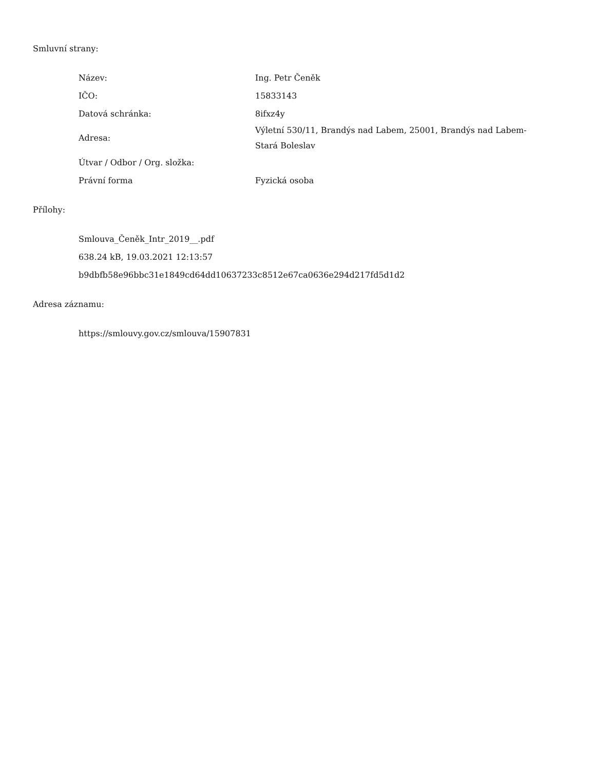Smluvní strany:
| Název: | Ing. Petr Čeněk |
| IČO: | 15833143 |
| Datová schránka: | 8ifxz4y |
| Adresa: | Výletní 530/11, Brandýs nad Labem, 25001, Brandýs nad Labem-Stará Boleslav |
| Útvar / Odbor / Org. složka: | |
| Právní forma | Fyzická osoba |
Přílohy:
Smlouva_Čeněk_Intr_2019__.pdf
638.24 kB, 19.03.2021 12:13:57
b9dbfb58e96bbc31e1849cd64dd10637233c8512e67ca0636e294d217fd5d1d2
Adresa záznamu:
https://smlouvy.gov.cz/smlouva/15907831